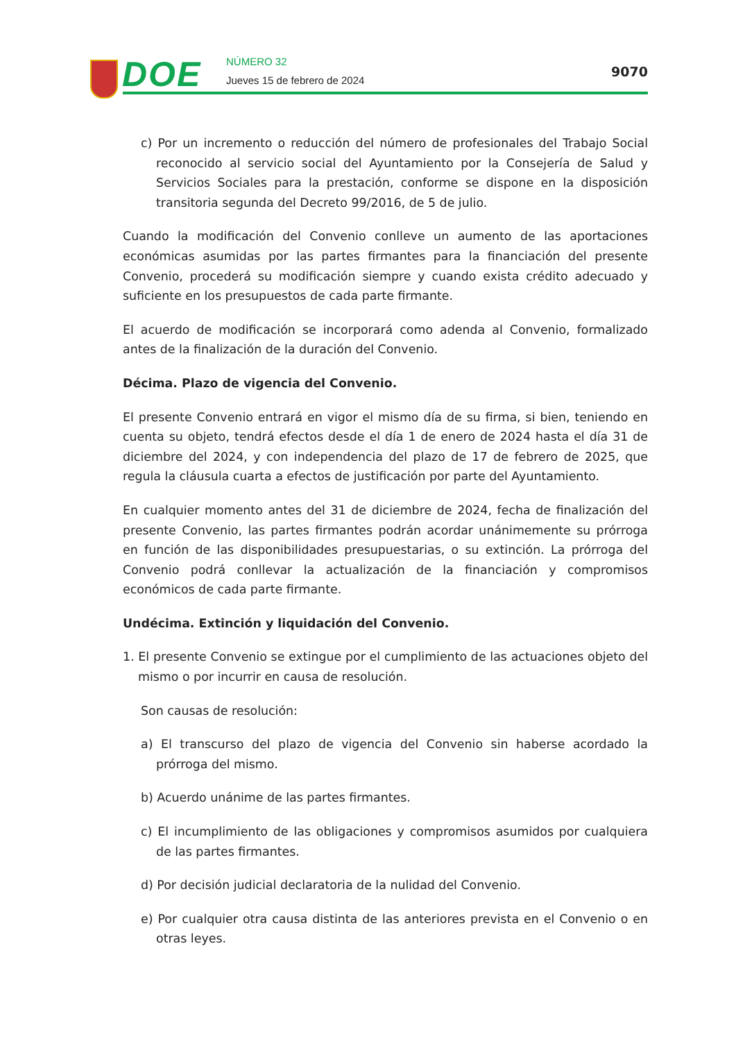DOE
NÚMERO 32
Jueves 15 de febrero de 2024
9070
c) Por un incremento o reducción del número de profesionales del Trabajo Social reconocido al servicio social del Ayuntamiento por la Consejería de Salud y Servicios Sociales para la prestación, conforme se dispone en la disposición transitoria segunda del Decreto 99/2016, de 5 de julio.
Cuando la modificación del Convenio conlleve un aumento de las aportaciones económicas asumidas por las partes firmantes para la financiación del presente Convenio, procederá su modificación siempre y cuando exista crédito adecuado y suficiente en los presupuestos de cada parte firmante.
El acuerdo de modificación se incorporará como adenda al Convenio, formalizado antes de la finalización de la duración del Convenio.
Décima. Plazo de vigencia del Convenio.
El presente Convenio entrará en vigor el mismo día de su firma, si bien, teniendo en cuenta su objeto, tendrá efectos desde el día 1 de enero de 2024 hasta el día 31 de diciembre del 2024, y con independencia del plazo de 17 de febrero de 2025, que regula la cláusula cuarta a efectos de justificación por parte del Ayuntamiento.
En cualquier momento antes del 31 de diciembre de 2024, fecha de finalización del presente Convenio, las partes firmantes podrán acordar unánimemente su prórroga en función de las disponibilidades presupuestarias, o su extinción. La prórroga del Convenio podrá conllevar la actualización de la financiación y compromisos económicos de cada parte firmante.
Undécima. Extinción y liquidación del Convenio.
1. El presente Convenio se extingue por el cumplimiento de las actuaciones objeto del mismo o por incurrir en causa de resolución.
Son causas de resolución:
a) El transcurso del plazo de vigencia del Convenio sin haberse acordado la prórroga del mismo.
b) Acuerdo unánime de las partes firmantes.
c) El incumplimiento de las obligaciones y compromisos asumidos por cualquiera de las partes firmantes.
d) Por decisión judicial declaratoria de la nulidad del Convenio.
e) Por cualquier otra causa distinta de las anteriores prevista en el Convenio o en otras leyes.